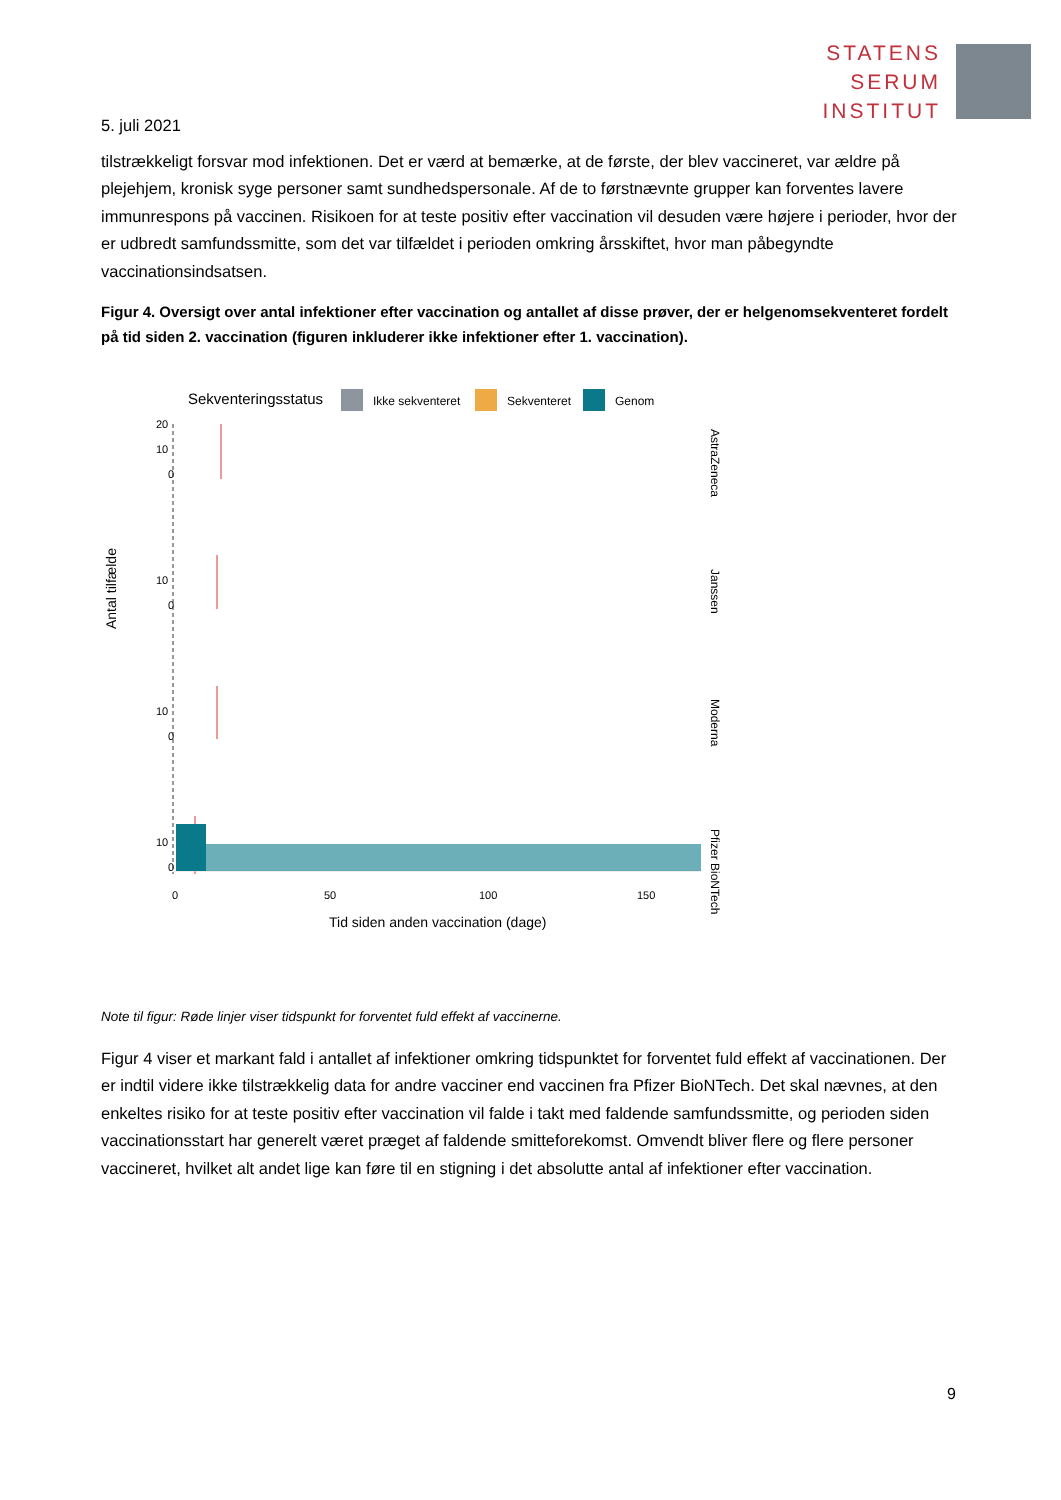STATENS
SERUM
INSTITUT
5. juli 2021
tilstrækkeligt forsvar mod infektionen. Det er værd at bemærke, at de første, der blev vaccineret, var ældre på plejehjem, kronisk syge personer samt sundhedspersonale. Af de to førstnævnte grupper kan forventes lavere immunrespons på vaccinen. Risikoen for at teste positiv efter vaccination vil desuden være højere i perioder, hvor der er udbredt samfundssmitte, som det var tilfældet i perioden omkring årsskiftet, hvor man påbegyndte vaccinationsindsatsen.
Figur 4. Oversigt over antal infektioner efter vaccination og antallet af disse prøver, der er helgenomsekventeret fordelt på tid siden 2. vaccination (figuren inkluderer ikke infektioner efter 1. vaccination).
Sekventeringsstatus
Ikke sekventeret
Sekventeret
Genom
0
0
0
0
10
20
x
10
10
10
0
50
100
150
Antal tilfælde
Tid siden anden vaccination (dage)
AstraZeneca
Janssen
Moderna
Pfizer BioNTech
Note til figur: Røde linjer viser tidspunkt for forventet fuld effekt af vaccinerne.
Figur 4 viser et markant fald i antallet af infektioner omkring tidspunktet for forventet fuld effekt af vaccinationen. Der er indtil videre ikke tilstrækkelig data for andre vacciner end vaccinen fra Pfizer BioNTech. Det skal nævnes, at den enkeltes risiko for at teste positiv efter vaccination vil falde i takt med faldende samfundssmitte, og perioden siden vaccinationsstart har generelt været præget af faldende smitteforekomst. Omvendt bliver flere og flere personer vaccineret, hvilket alt andet lige kan føre til en stigning i det absolutte antal af infektioner efter vaccination.
9